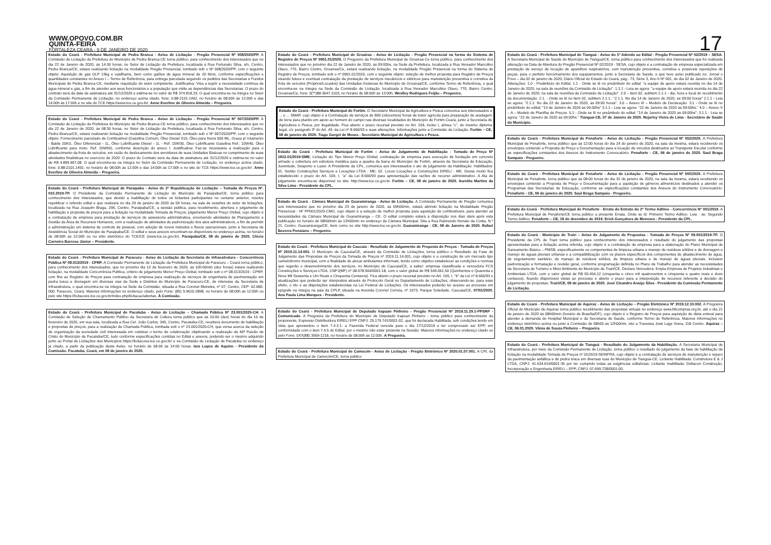WWW.OPOVO.COM.BR
QUINTA-FEIRA
FORTALEZA CEARÁ - 9 DE JANEIRO DE 2020
17
Estado do Ceará - Prefeitura Municipal de Pedra Branca - Aviso de Licitação - Pregão Presencial Nº 008/2020/PP. A Comissão de Licitação da Prefeitura do Município de Pedra Branca-CE torna público, para conhecimento dos interessados que no dia 22 de Janeiro de 2020, às 14:30 horas, no Setor de Licitação da Prefeitura, localizada à Rua Furtunato Silva, s/n, Centro, Pedra Branca/CE, estará realizando licitação na modalidade Pregão Presencial, tombado sob o Nº 008/2020/PP, com o seguinte objeto: Aquisição de gás GLP 13kg e vasilhame, bem como galões de água mineral de 20 litros, conforme especificações e quantidades constantes no Anexo I – Termo de Referência, para entrega parcelada seguindo os pedidos das Secretarias e Fundos Municipais de Pedra Branca-CE, mediante requisição do setor competente. Justificativa: Visa a suprir a necessidade contínua de água mineral e gás, a fim de atender aos seus funcionários e a população que visite as dependências das Secretarias. O prazo do contrato será da data de assinatura até 31/12/2020 e estima-se no valor de R$ 374.818,33. O qual encontra-se na íntegra no Setor da Comissão Permanente de Licitação, no endereço acima citado, fone: 0.88-2101.1492, no horário de 08:00h às 12:00h e das 14:00h às 17:00h e no site do TCE https://www.tce.ce.gov.br/. Anne Everline de Oliveira Almeida – Pregoeira.
Estado do Ceará - Prefeitura Municipal de Pedra Branca - Aviso de Licitação - Pregão Presencial Nº 007/2020/PP. A Comissão de Licitação da Prefeitura do Município de Pedra Branca-CE torna público, para conhecimento dos interessados que no dia 22 de Janeiro de 2020, às 08:30 horas, no Setor de Licitação da Prefeitura, localizada à Rua Furtunato Silva, s/n, Centro, Pedra Branca/CE, estará realizando licitação na modalidade Pregão Presencial, tombado sob o Nº 007/2020/PP, com o seguinte objeto: Fornecimento parcelado de Combustível (Gasolina Comum, Óleo Diesel S10, Óleo para freios 500 ML, Graxa p/ rolamento - Balde 20KG, Óleo Diferencial - 1L, Óleo Lubrificante Diesel - 1L - Ref. 15W30, Óleo Lubrificante Gasolina Ref.: 10W40, Óleo Lubrificante para moto. Ref. 20W50), conforme descrição do anexo I. Justificativa: Faz-se necessária a realização para o abastecimento da frota de veículos, em razão do deslocamento dos servidores de suas Unidades Básicas no cumprimento de suas atividades finalísticas no exercício de 2020. O prazo do Contrato será da data de assinatura até 31/12/2020 e estima-se no valor de R$ 4.899.967,08. O qual encontra-se na íntegra no Setor da Comissão Permanente de Licitação, no endereço acima citado, fone: 0.88-2101.1492, no horário de 08:00h às 12:00h e das 14:00h às 17:00h e no site do TCE https://www.tce.ce.gov.br/. Anne Everline de Oliveira Almeida – Pregoeira.
Estado do Ceará - Prefeitura Municipal de Paraipaba - Aviso de 2ª Republicação de Licitação – Tomada de Preços Nº. 015.2019-TP. O Presidente da Comissão Permanente de Licitação do Município de Paraipaba/CE, torna público para conhecimento dos interessados, que devido a inabilitação de todos os licitantes participantes no certame anterior, resolve republicar o referido edital e que realizará no dia 29 de janeiro de 2020 às 09 horas, na sala de sessões do setor de licitações, localizada na Rua Joaquim Braga, 296, Centro, Paraipaba/CE, a sessão pública, para recebimento, abertura e julgamento de habilitação e proposta de preços para a licitação na modalidade Tomada de Preços, julgamento Menor Preço Global, cujo objeto é a contratação de empresa para prestação de serviços de assessoria administrativa, envolvendo atividades de Planejamento e Gestão da Área de Recursos Humanos, com a realização de atividades de padronização dos atos administrativos, a fim de permitir à administração um sistema de controle de pessoal, com adoção de novos métodos e fluxos operacionais, junto à Secretaria de Assistência Social do Município de Paraipaba/CE. O edital e seus anexos encontram-se disponíveis no endereço acima, no horário de 08:00h às 12:00h ou no sítio eletrônico do TCE/CE (www.tce.ce.gov.br). Paraipaba/CE, 08 de janeiro de 2020. Clécio Carneiro Barroso Júnior – Presidente.
Estado do Ceará - Prefeitura Municipal de Paracuru - Aviso de Licitação da Secretaria de Infraestrutura - Concorrência Pública Nº 08.013/2019 - CPRP. A Comissão Permanente de Licitação da Prefeitura Municipal de Paracuru – Ceará torna público, para conhecimento dos interessados, que no próximo dia 12 de fevereiro de 2020, às 10h:00min (dez horas) estará realizando licitação, na modalidade Concorrência Pública, critério de julgamento Menor Preço Global, tombado sob o nº 08.013/2019 - CPRP, com fins ao Registro de Preços para contratação de empresa para realização de serviços de engenharia de pavimentação em pedra tosca e drenagem em diversas vias da Sede e Distritos do Município de Paracuru-CE, de interesse da Secretaria de Infraestrutura, o qual encontra-se na íntegra na Sede da Comissão, situada a Rua Coronel Meireles, nº 07, Centro, CEP: 62.680-000, Paracuru, Ceará. Maiores informações no endereço citado, pelo Fone: (85) 9.9610-2898, no horário de 08:00h às 12:00h ou pelo site https://licitacoes.tce.ce.gov.br/index.php/licitacao/abertas. À Comissão.
Estado do Ceará - Prefeitura Municipal de Pacatuba - Aviso de Licitação – Chamada Pública Nº 23.001/2020-CH. A Comissão de Seleção de Chamamento Público da Secretaria de Cultura torna público que às 10:00 (dez) horas do dia 10 de fevereiro de 2020, em sua sala, localizada a Rua Cel. João Carlos, 345, Centro, Pacatuba-CE, receberá documento de habilitação e propostas de preços, para a realização de Chamada Pública, tombada sob o nº 23.001/2020-CH, que versa acerca da seleção de organização da sociedade civil interessada em celebrar o termo de colaboração objetivando a realização da 46ª Paixão de Cristo do Município de Pacatuba/CE, tudo conforme especificações contidas no Edital e anexos, podendo ser o mesmo adquirido junto ao Portal de Licitações dos Municípios https://licitacoes.tce.ce.gov.br/ e na Comissão de Licitação de Pacatuba no endereço já citado, a partir da publicação deste Aviso, no horário de 08.00 às 14:00 horas. Iara Lopes de Aquino - Presidente da Comissão. Pacatuba, Ceará, em 08 de janeiro de 2020.
Estado do Ceará - Prefeitura Municipal de Groaíras - Aviso de Licitação - Pregão Presencial na forma do Sistema de Registro de Preços Nº 0901.01/2020. O Pregoeiro da Prefeitura Municipal de Groaíras-Ce torna público, para conhecimento dos interessados que no próximo dia 22 de Janeiro de 2020, às 09:00hs, na Sede da Prefeitura, localizada à Rua Vereador Marcolino Olavo, 770, Bairro Centro, Groaíras/Ce, estará realizando licitação, na modalidade Pregão Presencial na forma do Sistema de Registro de Preços, tombado sob o nº 0901.01/2020, com o seguinte objeto: seleção de melhor proposta para Registro de Preços visando futura e eventual contratação da prestação de serviços mecânicos e elétricos para manutenção preventiva e corretiva da frota de veículos (Próprios/Locados) das Unidades Gestoras do Município de Groaíras/CE, conforme Termo de Referência, o qual encontra-se na íntegra na Sede da Comissão de Licitação, localizada à Rua Vereador Marcolino Olavo, 770, Bairro Centro, Groaíras/Ce, fone: 0(**)88-3647.1103, no horário de 08:00h às 13:00h. Weslley Rodrigues Feijão – Pregoeiro.
Estado do Ceará - Prefeitura Municipal de Fortim. O Secretário Municipal de Agricultura e Pesca comunica aos interessados a ... o ... SMAP, cujo objeto é a Contratação de serviços de 800 (oitocentos) horas de trator agrícola para preparação de aradagem de terra para plantio em apoio ao homem do campo nas diversas localidades do Município de Fortim Ceará, junto à Secretaria de Agricultura e Pesca, por ilegalidade. Fica aberto o prazo recursal previsto no Art. 109, inciso I, alínea "c", do mesmo diploma legal, c/c parágrafo 3º do Art. 49, da Lei nº 8.666/93 e suas alterações. Informações junto a Comissão de Licitação. Fortim – CE, 08 de janeiro de 2020. Tiago Gurgel de Moura - Secretário Municipal de Agricultura e Pesca.
Estado do Ceará - Prefeitura Municipal de Fortim – Aviso de Julgamento de Habilitação - Tomada de Preço Nº 1812.01/2019-SME. Licitação do Tipo Menor Preço Global, contratação de empresa para execução de fundação em concreto armado e cobertura em estrutura metálica para a quadra da barra do Município de Fortim, através da Secretaria de Educação, Juventude, Desporto e Lazer. A Presidente da CPL, comunica aos interessados o ato de julgamento da Habilitação. Habilitados: 01. Sertão Construções Serviços e Locações LTDA - ME; 02. Locos Locações e Construções EIRELI - ME. Desse modo fica estabelecido o prazo do Art. 109, I, "a" da Lei 8.666/93 para apresentação das razões de recurso administrativo. A Ata de julgamento encontra-se disponível no site: http://www.tce.ce.gov.br. Fortim – CE, 08 de janeiro de 2020. Aurelita Martins da Silva Lima - Presidente da CPL.
Estado do Ceará - Câmara Municipal de Guaramiranga - Aviso de Licitação. A Comissão Permanente de Pregão comunica aos interessados que no próximo dia 23 de janeiro de 2020, às 09h00min, estará abrindo licitação na Modalidade Pregão Presencial - Nº PP001/2020-CMG, cujo objeto é a seleção de melhor proposta para aquisição de combustíveis, para atender as necessidades da Câmara Municipal de Guaramiranga – CE. O edital completo estará à disposição nos dias úteis após esta publicação no horário de 08h00min às 12h00min no endereço da Câmara Municipal, Sita a Rua Raimundo Nonato da Costa, N.º 21, Centro, Guaramiranga/CE, bem como no site http://www.tce.ce.gov.br. Guaramiranga - CE, 08 de Janeiro de 2020. Rafael Bezerra Ponsiano – Pregoeiro.
Estado do Ceará - Prefeitura Municipal de Caucaia - Resultado de Julgamento de Proposta de Preços - Tomada de Preços Nº 2019.11.14.001. O Município de Caucaia/CE, através da Comissão de Licitações, torna público o Resultado da Fase de Julgamento das Propostas de Preços da Tomada de Preços nº 2019.11.14.001, cujo objeto é a construção de um mercado tipo camelódromo municipal, com a finalidade de alocar ambulantes informais, tendo como objetivo estabelecer as condições e normas que regerão o desenvolvimento dos serviços, no Município de Caucaia/CE, a saber: empresa classificada e vencedora FCS Construções e Serviços LTDA, CNPJ(MF) nº 08.578.564/0001-18, com o valor global de R$ 549.061,50 (Quinhentos e Quarenta e Nove Mil Sessenta e Um Reais e Cinquenta Centavos). Fica aberto o prazo recursal previsto no Art. 109, I, "b" da Lei nº 8.666/93 e atualizações que poderão ser interpostos através do Protocolo Geral no Departamento de Licitações, observando-se, para esse efeito, o rito e as disposições estabelecidas na Lei Federal de Licitações. Os interessados poderão ter acesso ao processo em epígrafe na íntegra na sala da CPLP, situada na Avenida Coronel Correia, nº 1073, Parque Soledade, Caucaia/CE, 07/01/2020. Ana Paula Lima Marques - Presidente.
Estado do Ceará - Prefeitura Municipal de Deputado Irapuan Pinheiro - Pregão Presencial Nº 2019.11.29.1-PPSRP - Comunicado. A Pregoeira da Prefeitura do Município de Deputado Irapuan Pinheiro - torna público para conhecimento da proponente, Expresso Distribuidora EIRELI EPP CNPJ: 25.179.741/0001-02, que foi declarada Habilitada, sob condições tendo em vista que apresentou o item 7.4.3.1- a Fazenda Federal vencida para o dia 17/12/2019 e ter comprovado ser EPP, em conformidade com o item 7.4.5 do Edital, por o mesmo não estar presente na Sessão. Maiores informações no endereço citado ou pelo Fone: 0XX(88) 3569-1218, no horário de 08:00h às 12:00h. A Pregoeira.
Estado do Ceará - Prefeitura Municipal de Camocim - Aviso de Licitação - Pregão Eletrônico Nº 2020.01.07.001. A CPL da Prefeitura Municipal de Camocim/CE, torna público
Estado do Ceará - Prefeitura Municipal de Tianguá - Aviso do 1º Adendo ao Edital - Pregão Presencial Nº 02/2019 – SESA. A Secretaria Municipal de Saúde do Município de Tianguá/CE, torna público para conhecimento dos interessados que foi realizada alteração na Data de Abertura do Pregão Presencial Nº 02/2019 - SESA, cujo objeto é a contratação de empresa especializada em prestação de serviço de locação de aparelhos respiratórios, com manutenção preventiva, corretiva e possíveis reposições de peças, para o perfeito funcionamento dos equipamentos, junto à Secretaria de Saúde, e que teve aviso publicado no: Jornal o Povo – dia 02 de janeiro de 2020; Diário Oficial do Estado do Ceará, pág.: 73, Série 3, Ano II Nº 001, do dia 02 de Janeiro de 2020. Alterações: 1.0 - Preâmbulo do Edital. 1.1 - Onde se lê no preâmbulo do edital: "a equipe de apoio estará reunida no dia 14 de Janeiro de 2020, na sala de reuniões da Comissão de Licitação". 1.1.1 - Leia se agora: "a equipe de apoio estará reunida no dia 22 de Janeiro de 2020, na sala de reuniões da Comissão de Licitação". 2.0 – item 02, subitem 2.1.1 - dia, hora e local do recebimento da documentação. 2.1. - Onde se lê no item 02, subitem 2.1.1.: "2.1.1. No dia 14 de Janeiro de 2020, às 09:00 horas" 2.1.1 - Leia se agora: "2.1.1. No dia 22 de Janeiro de 2020, às 09:00 horas". 3.0 – Anexo III – Modelo de Declaração. 3.1 - Onde se lê no preâmbulo do edital: "14 de Janeiro de 2020 às 09.00hs" 3.1.1 - Leia se agora: "22 de Janeiro de 2020 às 09:00hs." 4.0 – Anexo V – A – Modelo de Planilha de Preços. 5.1 - Onde se lê no preâmbulo do edital: "14 de Janeiro de 2020 às 09:00hs"; 3.1.1 - Leia se agora: "22 de Janeiro de 2020 às 09:00hs." Tianguá-CE, 07 de Janeiro de 2020. Rejarley Vieira de Lima - Secretário de Saúde do Município.
Estado do Ceará - Prefeitura Municipal de Penaforte - Aviso de Licitação - Pregão Presencial Nº 002/2020. A Prefeitura Municipal de Penaforte, torna público que às 12:00 horas do dia 24 do janeiro de 2020, na sala da mesma, estará recebendo os envelopes contendo a Proposta de Preço e Documentação para a locação de veículos destinados ao Transporte Escolar conforme as especificações constantes dos Anexos do Instrumento Convocatório. Penaforte - CE, 06 de janeiro de 2020. Saul Braga Sampaio - Pregoeiro.
Estado do Ceará - Prefeitura Municipal de Penaforte - Aviso de Licitação - Pregão Presencial Nº 005/2020. A Prefeitura Municipal de Penaforte, torna público que às 08:00 horas do dia 31 de janeiro de 2020, na sala da mesma, estará recebendo os envelopes contendo a Proposta de Preço e Documentação para a aquisição de gêneros alimentícios destinados a atender os Programas das Secretarias de Educação, conforme as especificações constantes dos Anexos do Instrumento Convocatório. Penaforte - CE, 06 de janeiro de 2020. Saul Braga Sampaio - Pregoeiro.
Estado do Ceará - Prefeitura Municipal de Penaforte - Errata do Extrato do 2º Termo Aditivo - Concorrência Nº 001/2019. A Prefeitura Municipal de Penaforte/CE torna público a presente Errata. Onde se lê: Primeiro Termo Aditivo. Leia - se: Segundo Termo Aditivo. Penaforte – CE, 18 de dezembro de 2019. Erick Gonçalves de Menezes - Presidente da CPL.
Estado do Ceará - Município de Trairi – Aviso de Julgamento de Propostas - Tomada de Preços Nº 09.001/2019-TP. O Presidente da CPL de Trairi torna público para conhecimento dos interessados o resultado do julgamento das propostas apresentadas para a licitação acima referida, cujo objeto é a contratação de empresa para a elaboração do Plano Municipal de Saneamento Básico – PMSB, especificamente os componentes de limpeza urbana e manejo de resíduos sólidos e de drenagem e manejo de águas pluviais urbanas e a compatibilização com os planos específicos dos componentes de abastecimento de água, de esgotamento sanitário, de manejo de resíduos sólidos, de limpeza urbana e de manejo de águas pluviais, inclusive padronização a formatação e revisão geral, conforme programação definida no Plano de Trabalho para atender as necessidades da Secretaria de Turismo e Meio Ambiente do Município de Trairi/CE. Declara Vencedora: Empia Empresa de Projetos Industriais e Ambientais LTDA, com o valor global de R$ 55.454,12 (cinquenta e cinco mil quatrocentos e cinquenta e quatro reais e doze centavos), ficando disponíveis vistas ao processo e aberto o prazo para a interposição de recursos referente à decisão do julgamento de propostas. Trairi/CE, 08 de janeiro de 2020. José Cleandro Araújo Silva - Presidente da Comissão Permanente de Licitação.
Estado do Ceará - Prefeitura Municipal de Aquiraz - Aviso de Licitação – Pregão Eletrônico Nº 2019.12.10.002. A Pregoeira Oficial do Município de Aquiraz torna público recebimento das propostas virtuais no endereço www.bllcompras.org.br, até o dia 21 de janeiro de 2020 às 08h00min (horário de Brasília/DF), cujo objeto é o Registro de Preços para aquisição de dieta enteral para atender a demanda do Hospital Municipal e da Secretaria de Saúde, conforme Termo de Referência. Maiores informações no endereço eletrônico acima ou junto à Comissão de 08h00 às 12h00min, sito a Travessa José Lage Viana, 118 Centro. Aquiraz – CE, 06.01.2020. Vânia de Souza Pinheiro – Pregoeira.
Estado do Ceará - Prefeitura Municipal de Tianguá - Resultado do Julgamento da Habilitação. A Secretaria Municipal de Infraestrutura, por meio da Comissão Permanente de Licitação, torna público o resultado do julgamento da fase de habilitação da licitação na modalidade Tomada de Preços nº 01/2019-SEINFRA, cujo objeto é a contratação de serviços de manutenção e reparo da pavimentação asfáltica e de pedra tosca em diversas ruas do Município de Tianguá-CE. Licitante Habilitada: Construtora E & J LTDA, CNPJ: 41.634.619/0001-35 por ter cumprido todas as exigências editalícias; Licitante Inabilitada: Deltacon Construção, Incorporação e Engenharia EIRELI – EPP, CNPJ: 07.699.728/0001-00,